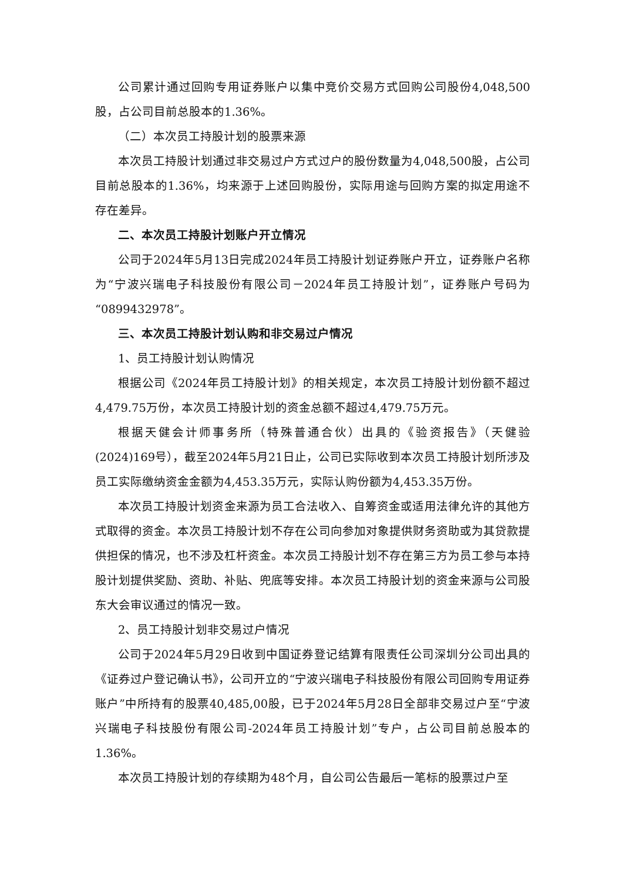公司累计通过回购专用证券账户以集中竞价交易方式回购公司股份4,048,500股，占公司目前总股本的1.36%。
（二）本次员工持股计划的股票来源
本次员工持股计划通过非交易过户方式过户的股份数量为4,048,500股，占公司目前总股本的1.36%，均来源于上述回购股份，实际用途与回购方案的拟定用途不存在差异。
二、本次员工持股计划账户开立情况
公司于2024年5月13日完成2024年员工持股计划证券账户开立，证券账户名称为“宁波兴瑞电子科技股份有限公司－2024年员工持股计划”，证券账户号码为“0899432978”。
三、本次员工持股计划认购和非交易过户情况
1、员工持股计划认购情况
根据公司《2024年员工持股计划》的相关规定，本次员工持股计划份额不超过4,479.75万份，本次员工持股计划的资金总额不超过4,479.75万元。
根据天健会计师事务所（特殊普通合伙）出具的《验资报告》（天健验(2024)169号），截至2024年5月21日止，公司已实际收到本次员工持股计划所涉及员工实际缴纳资金金额为4,453.35万元，实际认购份额为4,453.35万份。
本次员工持股计划资金来源为员工合法收入、自筹资金或适用法律允许的其他方式取得的资金。本次员工持股计划不存在公司向参加对象提供财务资助或为其贷款提供担保的情况，也不涉及杠杆资金。本次员工持股计划不存在第三方为员工参与本持股计划提供奖励、资助、补贴、兜底等安排。本次员工持股计划的资金来源与公司股东大会审议通过的情况一致。
2、员工持股计划非交易过户情况
公司于2024年5月29日收到中国证券登记结算有限责任公司深圳分公司出具的《证券过户登记确认书》，公司开立的“宁波兴瑞电子科技股份有限公司回购专用证券账户”中所持有的股票40,485,00股，已于2024年5月28日全部非交易过户至“宁波兴瑞电子科技股份有限公司-2024年员工持股计划”专户，占公司目前总股本的1.36%。
本次员工持股计划的存续期为48个月，自公司公告最后一笔标的股票过户至